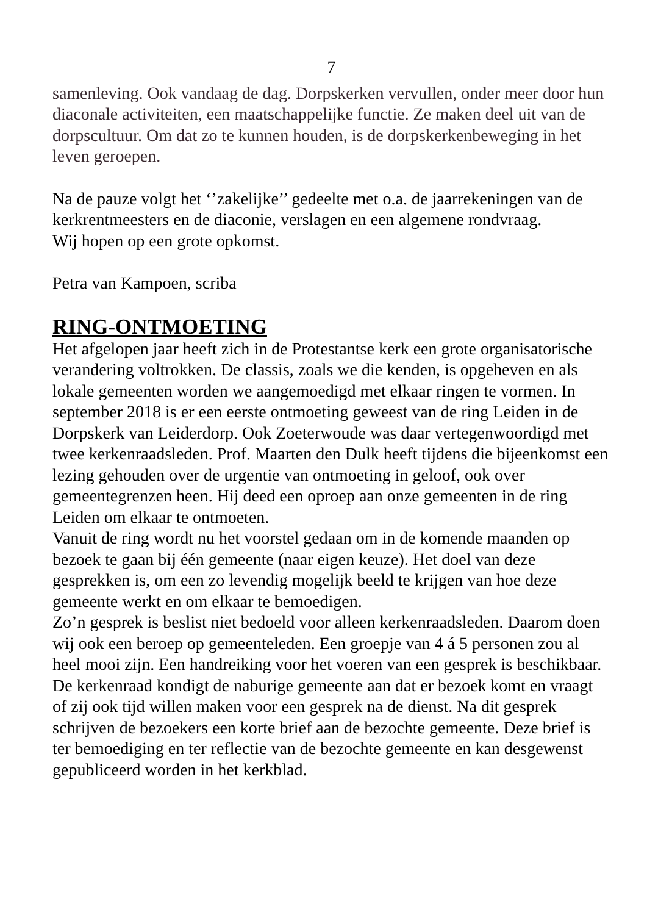7
samenleving. Ook vandaag de dag. Dorpskerken vervullen, onder meer door hun diaconale activiteiten, een maatschappelijke functie. Ze maken deel uit van de dorpscultuur. Om dat zo te kunnen houden, is de dorpskerkenbeweging in het leven geroepen.
Na de pauze volgt het ‘’zakelijke’’ gedeelte met o.a. de jaarrekeningen van de kerkrentmeesters en de diaconie, verslagen en een algemene rondvraag.
Wij hopen op een grote opkomst.
Petra van Kampoen, scriba
RING-ONTMOETING
Het afgelopen jaar heeft zich in de Protestantse kerk een grote organisatorische verandering voltrokken. De classis, zoals we die kenden, is opgeheven en als lokale gemeenten worden we aangemoedigd met elkaar ringen te vormen. In september 2018 is er een eerste ontmoeting geweest van de ring Leiden in de Dorpskerk van Leiderdorp. Ook Zoeterwoude was daar vertegenwoordigd met twee kerkenraadsleden. Prof. Maarten den Dulk heeft tijdens die bijeenkomst een lezing gehouden over de urgentie van ontmoeting in geloof, ook over gemeentegrenzen heen. Hij deed een oproep aan onze gemeenten in de ring Leiden om elkaar te ontmoeten.
Vanuit de ring wordt nu het voorstel gedaan om in de komende maanden op bezoek te gaan bij één gemeente (naar eigen keuze). Het doel van deze gesprekken is, om een zo levendig mogelijk beeld te krijgen van hoe deze gemeente werkt en om elkaar te bemoedigen.
Zo’n gesprek is beslist niet bedoeld voor alleen kerkenraadsleden. Daarom doen wij ook een beroep op gemeenteleden. Een groepje van 4 á 5 personen zou al heel mooi zijn. Een handreiking voor het voeren van een gesprek is beschikbaar.
De kerkenraad kondigt de naburige gemeente aan dat er bezoek komt en vraagt of zij ook tijd willen maken voor een gesprek na de dienst. Na dit gesprek schrijven de bezoekers een korte brief aan de bezochte gemeente. Deze brief is ter bemoediging en ter reflectie van de bezochte gemeente en kan desgewenst gepubliceerd worden in het kerkblad.